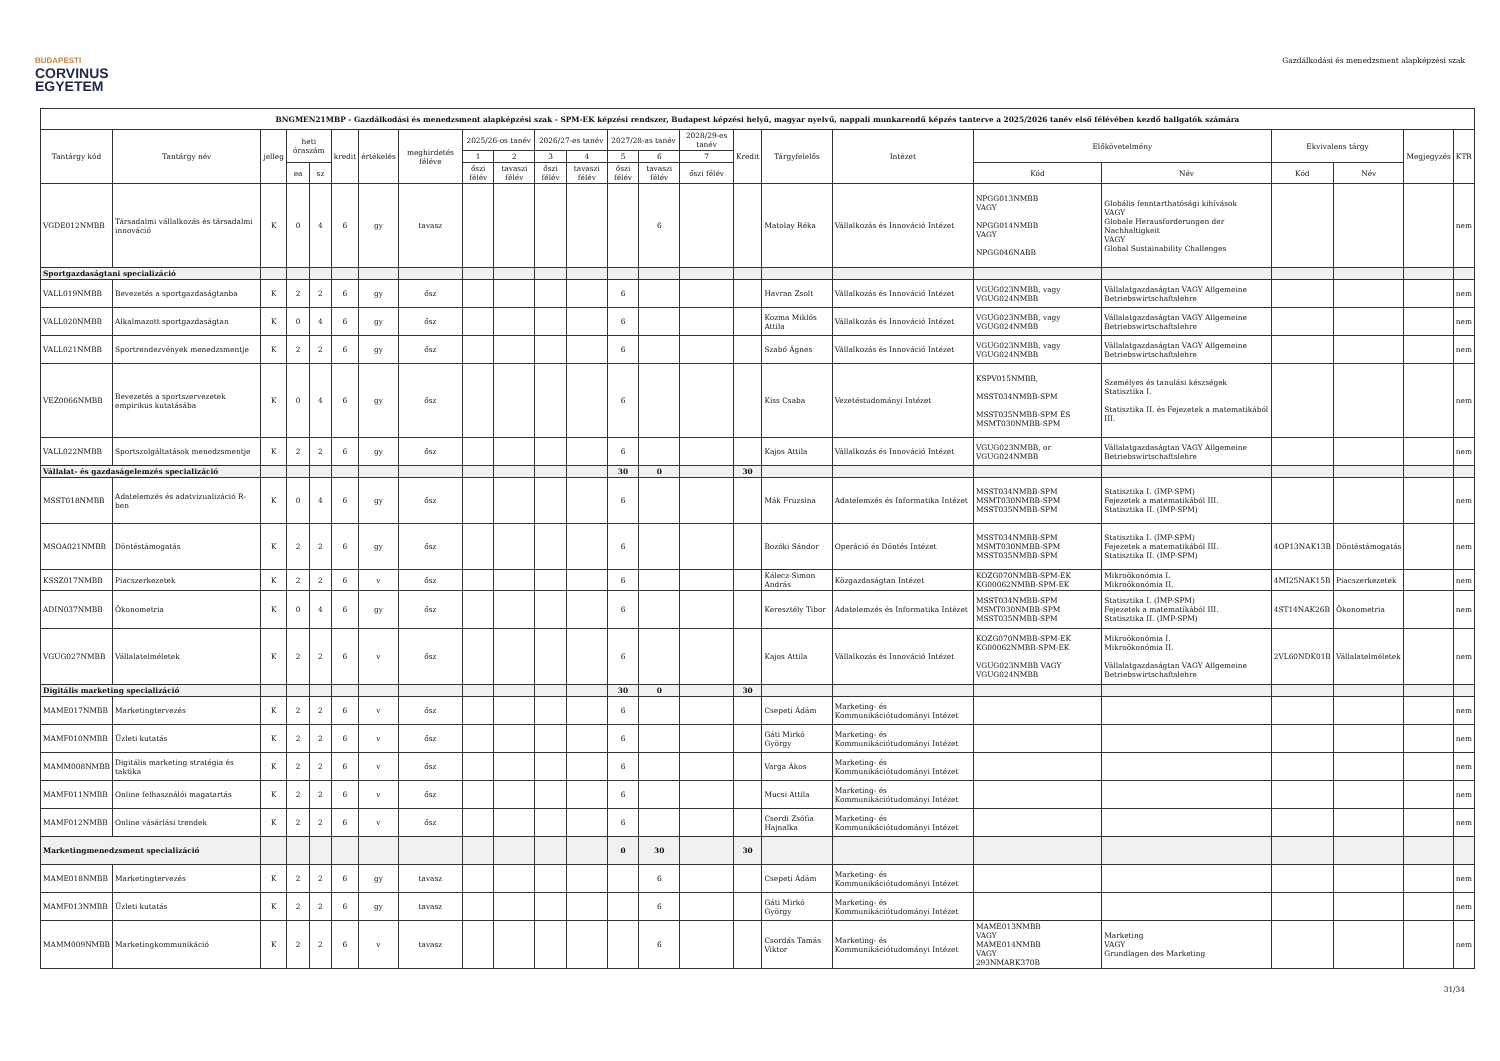BUDAPESTI
CORVINUS
EGYETEM
Gazdálkodási és menedzsment alapképzési szak
| BNGMEN21MBP - Gazdálkodási és menedzsment alapképzési szak - SPM-EK képzési rendszer, Budapest képzési helyű, magyar nyelvű, nappali munkarendű képzés tanterve a 2025/2026 tanév első félévében kezdő hallgatók számára | | | | | | | | | | | | | | | | | | | | | | | |
| Tantárgy kód | Tantárgy név | jelleg | heti óraszám | | kredit | értékelés | meghirdetés féléve | 2025/26-os tanév | | 2026/27-es tanév | | 2027/28-as tanév | | 2028/29-es tanév | Kredit | Tárgyfelelős | Intézet | Előkövetelmény | | Ekvivalens tárgy | | Megjegyzés | KTR |
| | | | | | | | | 1 | 2 | 3 | 4 | 5 | 6 | 7 | | | | | | | | | |
| | | | ea | sz | | | | őszi félév | tavaszi félév | őszi félév | tavaszi félév | őszi félév | tavaszi félév | őszi félév | | | | Kód | Név | Kód | Név | | |
| VGDE012NMBB | Társadalmi vállalkozás és társadalmi innováció | K | 0 | 4 | 6 | gy | tavasz | | | | | | 6 | | | Matolay Réka | Vállalkozás és Innováció Intézet | NPGG013NMBB VAGY NPGG014NMBB VAGY NPGG046NABB | Globális fenntarthatósági kihívások VAGY Globale Herausforderungen der Nachhaltigkeit VAGY Global Sustainability Challenges | | | | nem |
| Sportgazdaságtani specializáció | | | | | | | | | | | | | | | | | | | | | | | |
| VALL019NMBB | Bevezetés a sportgazdaságtanba | K | 2 | 2 | 6 | gy | ősz | | | | | 6 | | | | Havran Zsolt | Vállalkozás és Innováció Intézet | VGUG023NMBB, vagy VGUG024NMBB | Vállalatgazdaságtan VAGY Allgemeine Betriebswirtschaftslehre | | | | nem |
| VALL020NMBB | Alkalmazott sportgazdaságtan | K | 0 | 4 | 6 | gy | ősz | | | | | 6 | | | | Kozma Miklós Attila | Vállalkozás és Innováció Intézet | VGUG023NMBB, vagy VGUG024NMBB | Vállalatgazdaságtan VAGY Allgemeine Betriebswirtschaftslehre | | | | nem |
| VALL021NMBB | Sportrendezvények menedzsmentje | K | 2 | 2 | 6 | gy | ősz | | | | | 6 | | | | Szabó Ágnes | Vállalkozás és Innováció Intézet | VGUG023NMBB, vagy VGUG024NMBB | Vállalatgazdaságtan VAGY Allgemeine Betriebswirtschaftslehre | | | | nem |
| VEZ0066NMBB | Bevezetés a sportszervezetek empirikus kutatásába | K | 0 | 4 | 6 | gy | ősz | | | | | 6 | | | | Kiss Csaba | Vezetéstudományi Intézet | KSPV015NMBB, MSST034NMBB-SPM MSST035NMBB-SPM ÉS MSMT030NMBB-SPM | Személyes és tanulási készségek Statisztika I. Statisztika II. és Fejezetek a matematikából III. | | | | nem |
| VALL022NMBB | Sportszolgáltatások menedzsmentje | K | 2 | 2 | 6 | gy | ősz | | | | | 6 | | | | Kajos Attila | Vállalkozás és Innováció Intézet | VGUG023NMBB, or VGUG024NMBB | Vállalatgazdaságtan VAGY Allgemeine Betriebswirtschaftslehre | | | | nem |
| Vállalat- és gazdaságelemzés specializáció | | | | | | | | | | | | 30 | 0 | | 30 | | | | | | | | |
| MSST018NMBB | Adatelemzés és adatvizualizáció R-ben | K | 0 | 4 | 6 | gy | ősz | | | | | 6 | | | | Mák Fruzsina | Adatelemzés és Informatika Intézet | MSST034NMBB-SPM MSMT030NMBB-SPM MSST035NMBB-SPM | Statisztika I. (IMP-SPM) Fejezetek a matematikából III. Statisztika II. (IMP-SPM) | | | | nem |
| MSOA021NMBB | Döntéstámogatás | K | 2 | 2 | 6 | gy | ősz | | | | | 6 | | | | Bozóki Sándor | Operáció és Döntés Intézet | MSST034NMBB-SPM MSMT030NMBB-SPM MSST035NMBB-SPM | Statisztika I. (IMP-SPM) Fejezetek a matematikából III. Statisztika II. (IMP-SPM) | 4OP13NAK13B | Döntéstámogatás | | nem |
| KSSZ017NMBB | Piacszerkezetek | K | 2 | 2 | 6 | v | ősz | | | | | 6 | | | | Kálecz-Simon András | Közgazdaságtan Intézet | KOZG070NMBB-SPM-EK KG00062NMBB-SPM-EK | Mikroökonómia I. Mikroökonómia II. | 4MI25NAK15B | Piacszerkezetek | | nem |
| ADIN037NMBB | Ökonometria | K | 0 | 4 | 6 | gy | ősz | | | | | 6 | | | | Keresztély Tibor | Adatelemzés és Informatika Intézet | MSST034NMBB-SPM MSMT030NMBB-SPM MSST035NMBB-SPM | Statisztika I. (IMP-SPM) Fejezetek a matematikából III. Statisztika II. (IMP-SPM) | 4ST14NAK26B | Ökonometria | | nem |
| VGUG027NMBB | Vállalatelméletek | K | 2 | 2 | 6 | v | ősz | | | | | 6 | | | | Kajos Attila | Vállalkozás és Innováció Intézet | KOZG070NMBB-SPM-EK KG00062NMBB-SPM-EK VGUG023NMBB VAGY VGUG024NMBB | Mikroökonómia I. Mikroökonómia II. Vállalatgazdaságtan VAGY Allgemeine Betriebswirtschaftslehre | 2VL60NDK01B | Vállalatelméletek | | nem |
| Digitális marketing specializáció | | | | | | | | | | | | 30 | 0 | | 30 | | | | | | | | |
| MAME017NMBB | Marketingtervezés | K | 2 | 2 | 6 | v | ősz | | | | | 6 | | | | Csepeti Ádám | Marketing- és Kommunikációtudományi Intézet | | | | | | nem |
| MAMF010NMBB | Üzleti kutatás | K | 2 | 2 | 6 | v | ősz | | | | | 6 | | | | Gáti Mirkó György | Marketing- és Kommunikációtudományi Intézet | | | | | | nem |
| MAMM008NMBB | Digitális marketing stratégia és taktika | K | 2 | 2 | 6 | v | ősz | | | | | 6 | | | | Varga Ákos | Marketing- és Kommunikációtudományi Intézet | | | | | | nem |
| MAMF011NMBB | Online felhasználói magatartás | K | 2 | 2 | 6 | v | ősz | | | | | 6 | | | | Mucsi Attila | Marketing- és Kommunikációtudományi Intézet | | | | | | nem |
| MAMF012NMBB | Online vásárlási trendek | K | 2 | 2 | 6 | v | ősz | | | | | 6 | | | | Cserdi Zsófia Hajnalka | Marketing- és Kommunikációtudományi Intézet | | | | | | nem |
| Marketingmenedzsment specializáció | | | | | | | | | | | | 0 | 30 | | 30 | | | | | | | | |
| MAME018NMBB | Marketingtervezés | K | 2 | 2 | 6 | gy | tavasz | | | | | | 6 | | | Csepeti Ádám | Marketing- és Kommunikációtudományi Intézet | | | | | | nem |
| MAMF013NMBB | Üzleti kutatás | K | 2 | 2 | 6 | gy | tavasz | | | | | | 6 | | | Gáti Mirkó György | Marketing- és Kommunikációtudományi Intézet | | | | | | nem |
| MAMM009NMBB | Marketingkommunikáció | K | 2 | 2 | 6 | v | tavasz | | | | | | 6 | | | Csordás Tamás Viktor | Marketing- és Kommunikációtudományi Intézet | MAME013NMBB VAGY MAME014NMBB VAGY 293NMARK370B | Marketing VAGY Grundlagen des Marketing | | | | nem |
31/34